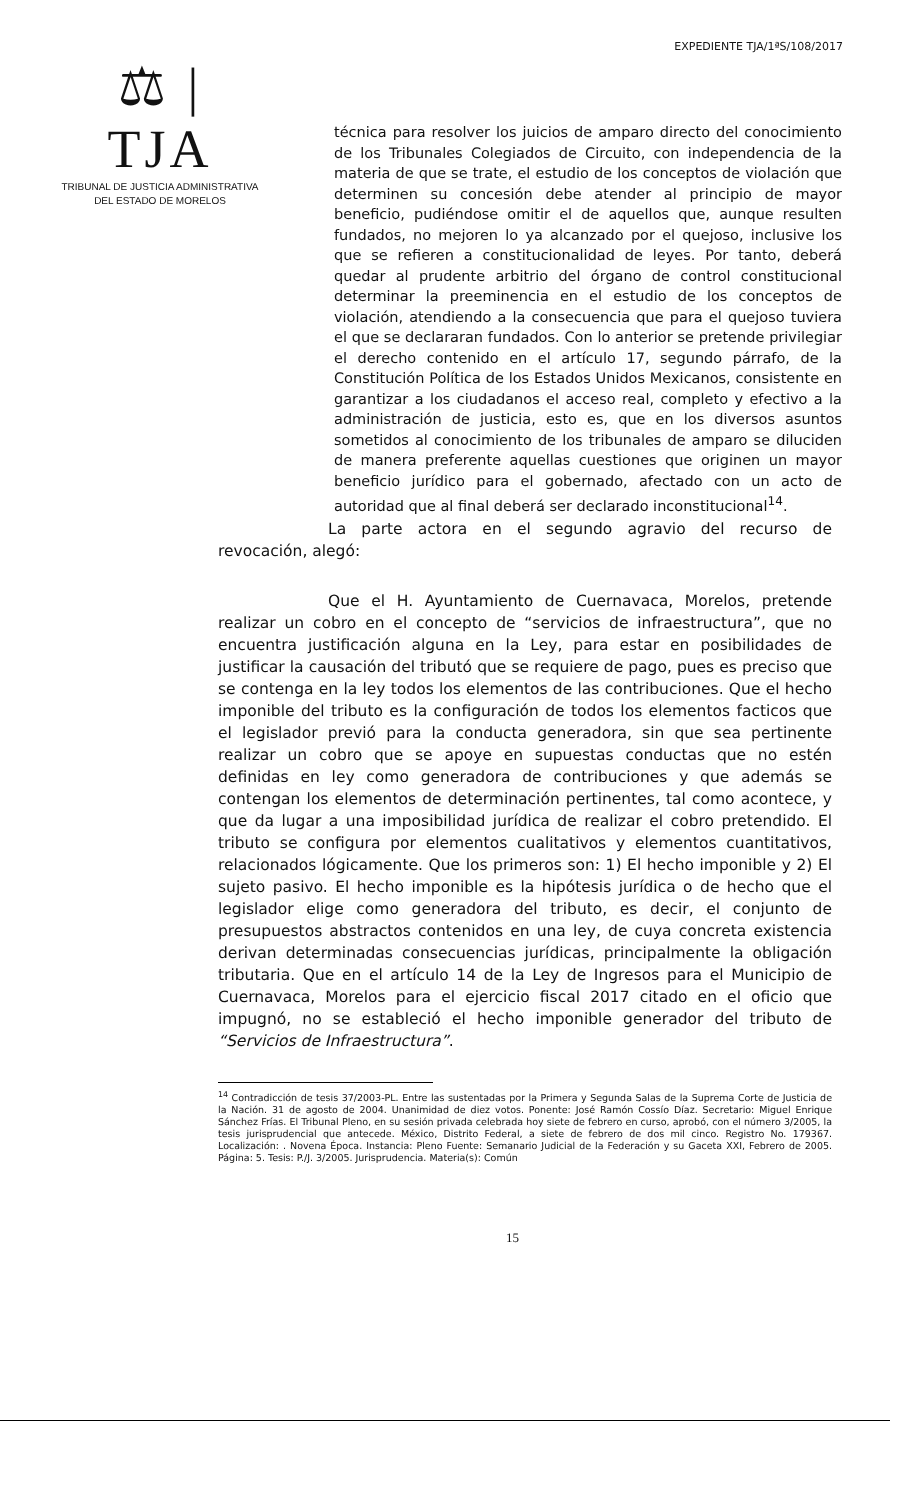EXPEDIENTE TJA/1ªS/108/2017
⚖ | TJA
TRIBUNAL DE JUSTICIA ADMINISTRATIVA
DEL ESTADO DE MORELOS
técnica para resolver los juicios de amparo directo del conocimiento de los Tribunales Colegiados de Circuito, con independencia de la materia de que se trate, el estudio de los conceptos de violación que determinen su concesión debe atender al principio de mayor beneficio, pudiéndose omitir el de aquellos que, aunque resulten fundados, no mejoren lo ya alcanzado por el quejoso, inclusive los que se refieren a constitucionalidad de leyes. Por tanto, deberá quedar al prudente arbitrio del órgano de control constitucional determinar la preeminencia en el estudio de los conceptos de violación, atendiendo a la consecuencia que para el quejoso tuviera el que se declararan fundados. Con lo anterior se pretende privilegiar el derecho contenido en el artículo 17, segundo párrafo, de la Constitución Política de los Estados Unidos Mexicanos, consistente en garantizar a los ciudadanos el acceso real, completo y efectivo a la administración de justicia, esto es, que en los diversos asuntos sometidos al conocimiento de los tribunales de amparo se diluciden de manera preferente aquellas cuestiones que originen un mayor beneficio jurídico para el gobernado, afectado con un acto de autoridad que al final deberá ser declarado inconstitucional<sup>14</sup>.
La parte actora en el segundo agravio del recurso de revocación, alegó:
Que el H. Ayuntamiento de Cuernavaca, Morelos, pretende realizar un cobro en el concepto de “servicios de infraestructura”, que no encuentra justificación alguna en la Ley, para estar en posibilidades de justificar la causación del tributó que se requiere de pago, pues es preciso que se contenga en la ley todos los elementos de las contribuciones. Que el hecho imponible del tributo es la configuración de todos los elementos facticos que el legislador previó para la conducta generadora, sin que sea pertinente realizar un cobro que se apoye en supuestas conductas que no estén definidas en ley como generadora de contribuciones y que además se contengan los elementos de determinación pertinentes, tal como acontece, y que da lugar a una imposibilidad jurídica de realizar el cobro pretendido. El tributo se configura por elementos cualitativos y elementos cuantitativos, relacionados lógicamente. Que los primeros son: 1) El hecho imponible y 2) El sujeto pasivo. El hecho imponible es la hipótesis jurídica o de hecho que el legislador elige como generadora del tributo, es decir, el conjunto de presupuestos abstractos contenidos en una ley, de cuya concreta existencia derivan determinadas consecuencias jurídicas, principalmente la obligación tributaria. Que en el artículo 14 de la Ley de Ingresos para el Municipio de Cuernavaca, Morelos para el ejercicio fiscal 2017 citado en el oficio que impugnó, no se estableció el hecho imponible generador del tributo de “Servicios de Infraestructura”.
<sup>14</sup> Contradicción de tesis 37/2003-PL. Entre las sustentadas por la Primera y Segunda Salas de la Suprema Corte de Justicia de la Nación. 31 de agosto de 2004. Unanimidad de diez votos. Ponente: José Ramón Cossío Díaz. Secretario: Miguel Enrique Sánchez Frías. El Tribunal Pleno, en su sesión privada celebrada hoy siete de febrero en curso, aprobó, con el número 3/2005, la tesis jurisprudencial que antecede. México, Distrito Federal, a siete de febrero de dos mil cinco. Registro No. 179367. Localización: . Novena Época. Instancia: Pleno Fuente: Semanario Judicial de la Federación y su Gaceta XXI, Febrero de 2005. Página: 5. Tesis: P./J. 3/2005. Jurisprudencia. Materia(s): Común
15